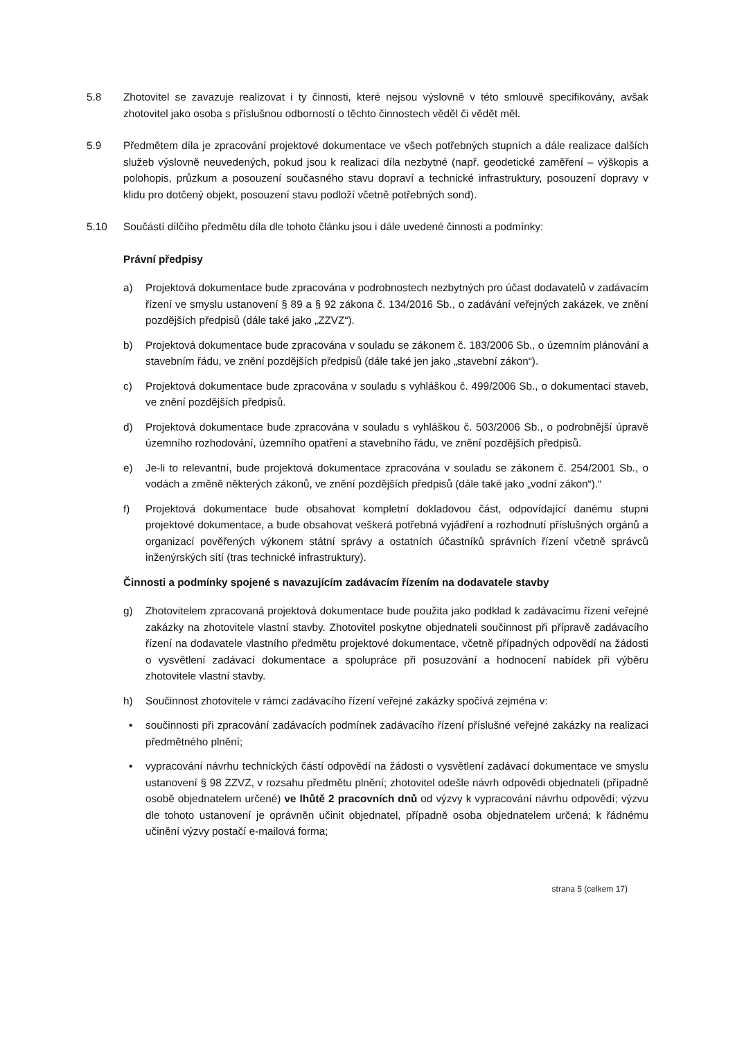5.8 Zhotovitel se zavazuje realizovat i ty činnosti, které nejsou výslovně v této smlouvě specifikovány, avšak zhotovitel jako osoba s příslušnou odborností o těchto činnostech věděl či vědět měl.
5.9 Předmětem díla je zpracování projektové dokumentace ve všech potřebných stupních a dále realizace dalších služeb výslovně neuvedených, pokud jsou k realizaci díla nezbytné (např. geodetické zaměření – výškopis a polohopis, průzkum a posouzení současného stavu dopraví a technické infrastruktury, posouzení dopravy v klidu pro dotčený objekt, posouzení stavu podloží včetně potřebných sond).
5.10 Součástí dílčího předmětu díla dle tohoto článku jsou i dále uvedené činnosti a podmínky:
Právní předpisy
a) Projektová dokumentace bude zpracována v podrobnostech nezbytných pro účast dodavatelů v zadávacím řízení ve smyslu ustanovení § 89 a § 92 zákona č. 134/2016 Sb., o zadávání veřejných zakázek, ve znění pozdějších předpisů (dále také jako „ZZVZ“).
b) Projektová dokumentace bude zpracována v souladu se zákonem č. 183/2006 Sb., o územním plánování a stavebním řádu, ve znění pozdějších předpisů (dále také jen jako „stavební zákon“).
c) Projektová dokumentace bude zpracována v souladu s vyhláškou č. 499/2006 Sb., o dokumentaci staveb, ve znění pozdějších předpisů.
d) Projektová dokumentace bude zpracována v souladu s vyhláškou č. 503/2006 Sb., o podrobnější úpravě územního rozhodování, územního opatření a stavebního řádu, ve znění pozdějších předpisů.
e) Je-li to relevantní, bude projektová dokumentace zpracována v souladu se zákonem č. 254/2001 Sb., o vodách a změně některých zákonů, ve znění pozdějších předpisů (dále také jako „vodní zákon“).“
f) Projektová dokumentace bude obsahovat kompletní dokladovou část, odpovídající danému stupni projektové dokumentace, a bude obsahovat veškerá potřebná vyjádření a rozhodnutí příslušných orgánů a organizací pověřených výkonem státní správy a ostatních účastníků správních řízení včetně správců inženýrských sítí (tras technické infrastruktury).
Činnosti a podmínky spojené s navazujícím zadávacím řízením na dodavatele stavby
g) Zhotovitelem zpracovaná projektová dokumentace bude použita jako podklad k zadávacímu řízení veřejné zakázky na zhotovitele vlastní stavby. Zhotovitel poskytne objednateli součinnost při přípravě zadávacího řízení na dodavatele vlastního předmětu projektové dokumentace, včetně případných odpovědí na žádosti o vysvětlení zadávací dokumentace a spolupráce při posuzování a hodnocení nabídek při výběru zhotovitele vlastní stavby.
h) Součinnost zhotovitele v rámci zadávacího řízení veřejné zakázky spočívá zejména v:
• součinnosti při zpracování zadávacích podmínek zadávacího řízení příslušné veřejné zakázky na realizaci předmětného plnění;
• vypracování návrhu technických částí odpovědí na žádosti o vysvětlení zadávací dokumentace ve smyslu ustanovení § 98 ZZVZ, v rozsahu předmětu plnění; zhotovitel odešle návrh odpovědi objednateli (případně osobě objednatelem určené) ve lhůtě 2 pracovních dnů od výzvy k vypracování návrhu odpovědí; výzvu dle tohoto ustanovení je oprávněn učinit objednatel, případně osoba objednatelem určená; k řádnému učinění výzvy postačí e-mailová forma;
strana 5 (celkem 17)